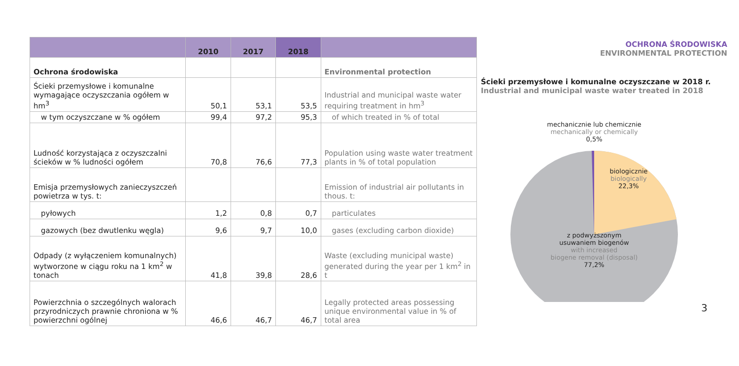| | 2010 | 2017 | 2018 | |
| --- | --- | --- | --- | --- |
| Ochrona środowiska | | | | Environmental protection |
| Ścieki przemysłowe i komunalne wymagające oczyszczania ogółem w hm<sup>3</sup> | 50,1 | 53,1 | 53,5 | Industrial and municipal waste water requiring treatment in hm<sup>3</sup> |
| w tym oczyszczane w % ogółem | 99,4 | 97,2 | 95,3 | of which treated in % of total |
| Ludność korzystająca z oczyszczalni ścieków w % ludności ogółem | 70,8 | 76,6 | 77,3 | Population using waste water treatment plants in % of total population |
| Emisja przemysłowych zanieczyszczeń powietrza w tys. t: | | | | Emission of industrial air pollutants in thous. t: |
| pyłowych | 1,2 | 0,8 | 0,7 | particulates |
| gazowych (bez dwutlenku węgla) | 9,6 | 9,7 | 10,0 | gases (excluding carbon dioxide) |
| Odpady (z wyłączeniem komunalnych) wytworzone w ciągu roku na 1 km<sup>2</sup> w tonach | 41,8 | 39,8 | 28,6 | Waste (excluding municipal waste) generated during the year per 1 km<sup>2</sup> in t |
| Powierzchnia o szczególnych walorach przyrodniczych prawnie chroniona w % powierzchni ogólnej | 46,6 | 46,7 | 46,7 | Legally protected areas possessing unique environmental value in % of total area |
OCHRONA ŚRODOWISKA
ENVIRONMENTAL PROTECTION
Ścieki przemysłowe i komunalne oczyszczane w 2018 r.
Industrial and municipal waste water treated in 2018
mechanicznie lub chemicznie
mechanically or chemically
0,5%
biologicznie
biologically
22,3%
z podwyższonym
usuwaniem biogenów
with increased
biogene removal (disposal)
77,2%
3